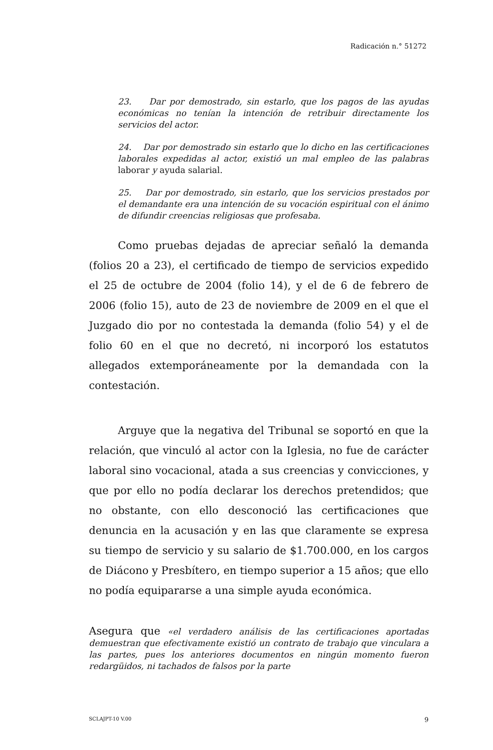Radicación n.° 51272
23. Dar por demostrado, sin estarlo, que los pagos de las ayudas económicas no tenían la intención de retribuir directamente los servicios del actor.
24. Dar por demostrado sin estarlo que lo dicho en las certificaciones laborales expedidas al actor, existió un mal empleo de las palabras laborar y ayuda salarial.
25. Dar por demostrado, sin estarlo, que los servicios prestados por el demandante era una intención de su vocación espiritual con el ánimo de difundir creencias religiosas que profesaba.
Como pruebas dejadas de apreciar señaló la demanda (folios 20 a 23), el certificado de tiempo de servicios expedido el 25 de octubre de 2004 (folio 14), y el de 6 de febrero de 2006 (folio 15), auto de 23 de noviembre de 2009 en el que el Juzgado dio por no contestada la demanda (folio 54) y el de folio 60 en el que no decretó, ni incorporó los estatutos allegados extemporáneamente por la demandada con la contestación.
Arguye que la negativa del Tribunal se soportó en que la relación, que vinculó al actor con la Iglesia, no fue de carácter laboral sino vocacional, atada a sus creencias y convicciones, y que por ello no podía declarar los derechos pretendidos; que no obstante, con ello desconoció las certificaciones que denuncia en la acusación y en las que claramente se expresa su tiempo de servicio y su salario de $1.700.000, en los cargos de Diácono y Presbítero, en tiempo superior a 15 años; que ello no podía equipararse a una simple ayuda económica.
Asegura que «el verdadero análisis de las certificaciones aportadas demuestran que efectivamente existió un contrato de trabajo que vinculara a las partes, pues los anteriores documentos en ningún momento fueron redargüidos, ni tachados de falsos por la parte
SCLAJPT-10 V.00 9